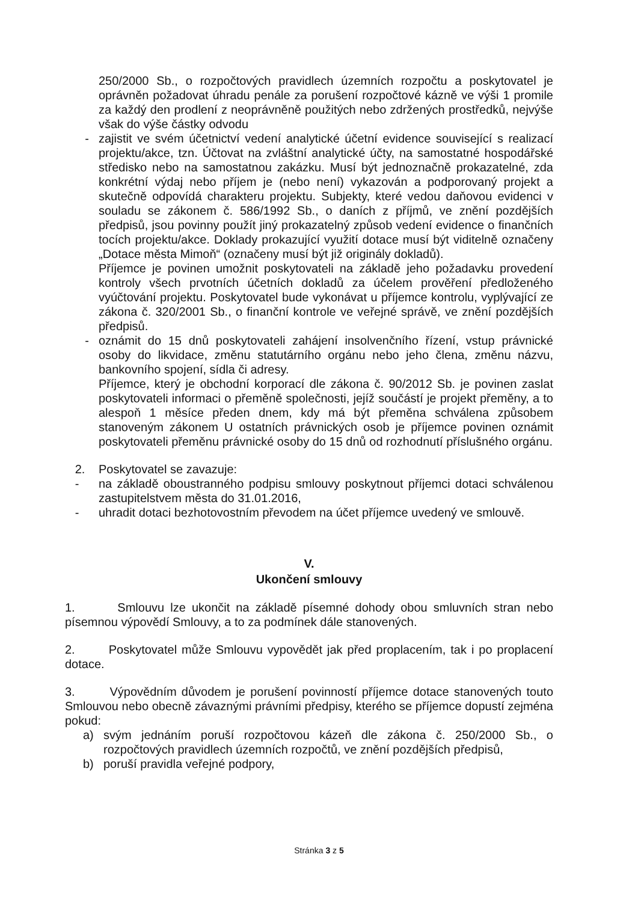250/2000 Sb., o rozpočtových pravidlech územních rozpočtu a poskytovatel je oprávněn požadovat úhradu penále za porušení rozpočtové kázně ve výši 1 promile za každý den prodlení z neoprávněně použitých nebo zdržených prostředků, nejvýše však do výše částky odvodu
- zajistit ve svém účetnictví vedení analytické účetní evidence související s realizací projektu/akce, tzn. Účtovat na zvláštní analytické účty, na samostatné hospodářské středisko nebo na samostatnou zakázku. Musí být jednoznačně prokazatelné, zda konkrétní výdaj nebo příjem je (nebo není) vykazován a podporovaný projekt a skutečně odpovídá charakteru projektu. Subjekty, které vedou daňovou evidenci v souladu se zákonem č. 586/1992 Sb., o daních z příjmů, ve znění pozdějších předpisů, jsou povinny použít jiný prokazatelný způsob vedení evidence o finančních tocích projektu/akce. Doklady prokazující využití dotace musí být viditelně označeny „Dotace města Mimoň“ (označeny musí být již originály dokladů).
Příjemce je povinen umožnit poskytovateli na základě jeho požadavku provedení kontroly všech prvotních účetních dokladů za účelem prověření předloženého vyúčtování projektu. Poskytovatel bude vykonávat u příjemce kontrolu, vyplývající ze zákona č. 320/2001 Sb., o finanční kontrole ve veřejné správě, ve znění pozdějších předpisů.
- oznámit do 15 dnů poskytovateli zahájení insolvenčního řízení, vstup právnické osoby do likvidace, změnu statutárního orgánu nebo jeho člena, změnu názvu, bankovního spojení, sídla či adresy.
Příjemce, který je obchodní korporací dle zákona č. 90/2012 Sb. je povinen zaslat poskytovateli informaci o přeměně společnosti, jejíž součástí je projekt přeměny, a to alespoň 1 měsíce předen dnem, kdy má být přeměna schválena způsobem stanoveným zákonem U ostatních právnických osob je příjemce povinen oznámit poskytovateli přeměnu právnické osoby do 15 dnů od rozhodnutí příslušného orgánu.
2. Poskytovatel se zavazuje:
- na základě oboustranného podpisu smlouvy poskytnout příjemci dotaci schválenou zastupitelstvem města do 31.01.2016,
- uhradit dotaci bezhotovostním převodem na účet příjemce uvedený ve smlouvě.
V.
Ukončení smlouvy
1. Smlouvu lze ukončit na základě písemné dohody obou smluvních stran nebo písemnou výpovědí Smlouvy, a to za podmínek dále stanovených.
2. Poskytovatel může Smlouvu vypovědět jak před proplacením, tak i po proplacení dotace.
3. Výpovědním důvodem je porušení povinností příjemce dotace stanovených touto Smlouvou nebo obecně závaznými právními předpisy, kterého se příjemce dopustí zejména pokud:
a) svým jednáním poruší rozpočtovou kázeň dle zákona č. 250/2000 Sb., o rozpočtových pravidlech územních rozpočtů, ve znění pozdějších předpisů,
b) poruší pravidla veřejné podpory,
Stránka 3 z 5